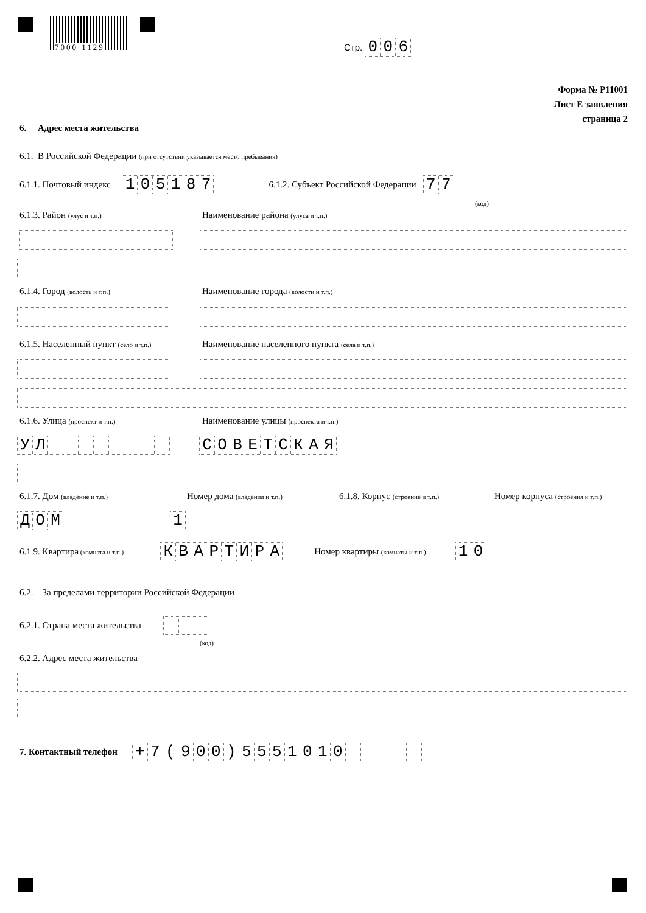7000 1129 Стр. 006
Форма № Р11001
Лист Е заявления
страница 2
6. Адрес места жительства
6.1. В Российской Федерации (при отсутствии указывается место пребывания)
6.1.1. Почтовый индекс 105187 6.1.2. Субъект Российской Федерации 77
(код)
6.1.3. Район (улус и т.п.)
Наименование района (улуса и т.п.)
6.1.4. Город (волость и т.п.)
Наименование города (волости и т.п.)
6.1.5. Населенный пункт (село и т.п.)
Наименование населенного пункта (села и т.п.)
6.1.6. Улица (проспект и т.п.)
Наименование улицы (проспекта и т.п.)
УЛ СОВЕТСКАЯ
6.1.7. Дом (владение и т.п.) Номер дома (владения и т.п.)
6.1.8. Корпус (строение и т.п.)
Номер корпуса (строения и т.п.)
ДОМ 1
6.1.9. Квартира (комната и т.п.) КВАРТИРА Номер квартиры (комнаты и т.п.) 10
6.2. За пределами территории Российской Федерации
6.2.1. Страна места жительства
(код)
6.2.2. Адрес места жительства
7. Контактный телефон + 7 (900) 5551010